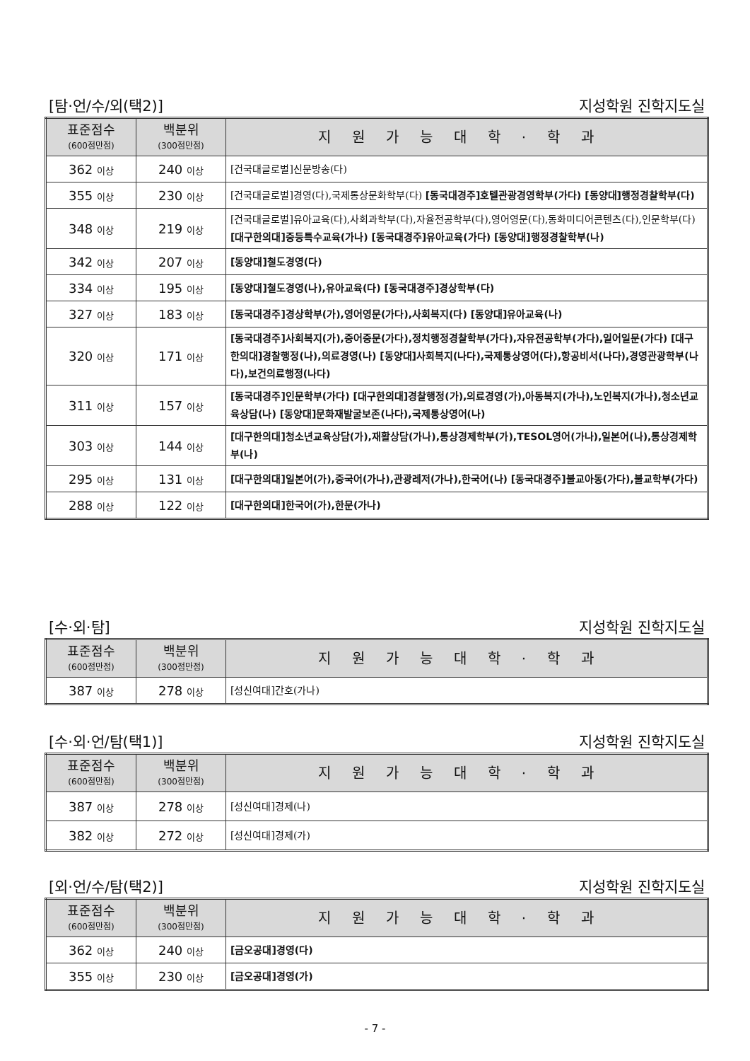[탐·언/수/외(택2)] 지성학원 진학지도실
| 표준점수 (600점만점) | 백분위 (300점만점) | 지원가능대학·학과 |
| --- | --- | --- |
| 362 이상 | 240 이상 | [건국대글로벌]신문방송(다) |
| 355 이상 | 230 이상 | [건국대글로벌]경영(다),국제통상문화학부(다) [동국대경주]호텔관광경영학부(가다) [동양대]행정경찰학부(다) |
| 348 이상 | 219 이상 | [건국대글로벌]유아교육(다),사회과학부(다),자율전공학부(다),영어영문(다),동화미디어콘텐츠(다),인문학부(다) [대구한의대]중등특수교육(가나) [동국대경주]유아교육(가다) [동양대]행정경찰학부(나) |
| 342 이상 | 207 이상 | [동양대]철도경영(다) |
| 334 이상 | 195 이상 | [동양대]철도경영(나),유아교육(다) [동국대경주]경상학부(다) |
| 327 이상 | 183 이상 | [동국대경주]경상학부(가),영어영문(가다),사회복지(다) [동양대]유아교육(나) |
| 320 이상 | 171 이상 | [동국대경주]사회복지(가),중어중문(가다),정치행정경찰학부(가다),자유전공학부(가다),일어일문(가다) [대구한의대]경찰행정(나),의료경영(나) [동양대]사회복지(나다),국제통상영어(다),항공비서(나다),경영관광학부(나다),보건의료행정(나다) |
| 311 이상 | 157 이상 | [동국대경주]인문학부(가다) [대구한의대]경찰행정(가),의료경영(가),아동복지(가나),노인복지(가나),청소년교육상담(나) [동양대]문화재발굴보존(나다),국제통상영어(나) |
| 303 이상 | 144 이상 | [대구한의대]청소년교육상담(가),재활상담(가나),통상경제학부(가),TESOL영어(가나),일본어(나),통상경제학부(나) |
| 295 이상 | 131 이상 | [대구한의대]일본어(가),중국어(가나),관광레저(가나),한국어(나) [동국대경주]불교아동(가다),불교학부(가다) |
| 288 이상 | 122 이상 | [대구한의대]한국어(가),한문(가나) |
[수·외·탐] 지성학원 진학지도실
| 표준점수 (600점만점) | 백분위 (300점만점) | 지원가능대학·학과 |
| --- | --- | --- |
| 387 이상 | 278 이상 | [성신여대]간호(가나) |
[수·외·언/탐(택1)] 지성학원 진학지도실
| 표준점수 (600점만점) | 백분위 (300점만점) | 지원가능대학·학과 |
| --- | --- | --- |
| 387 이상 | 278 이상 | [성신여대]경제(나) |
| 382 이상 | 272 이상 | [성신여대]경제(가) |
[외·언/수/탐(택2)] 지성학원 진학지도실
| 표준점수 (600점만점) | 백분위 (300점만점) | 지원가능대학·학과 |
| --- | --- | --- |
| 362 이상 | 240 이상 | [금오공대]경영(다) |
| 355 이상 | 230 이상 | [금오공대]경영(가) |
- 7 -